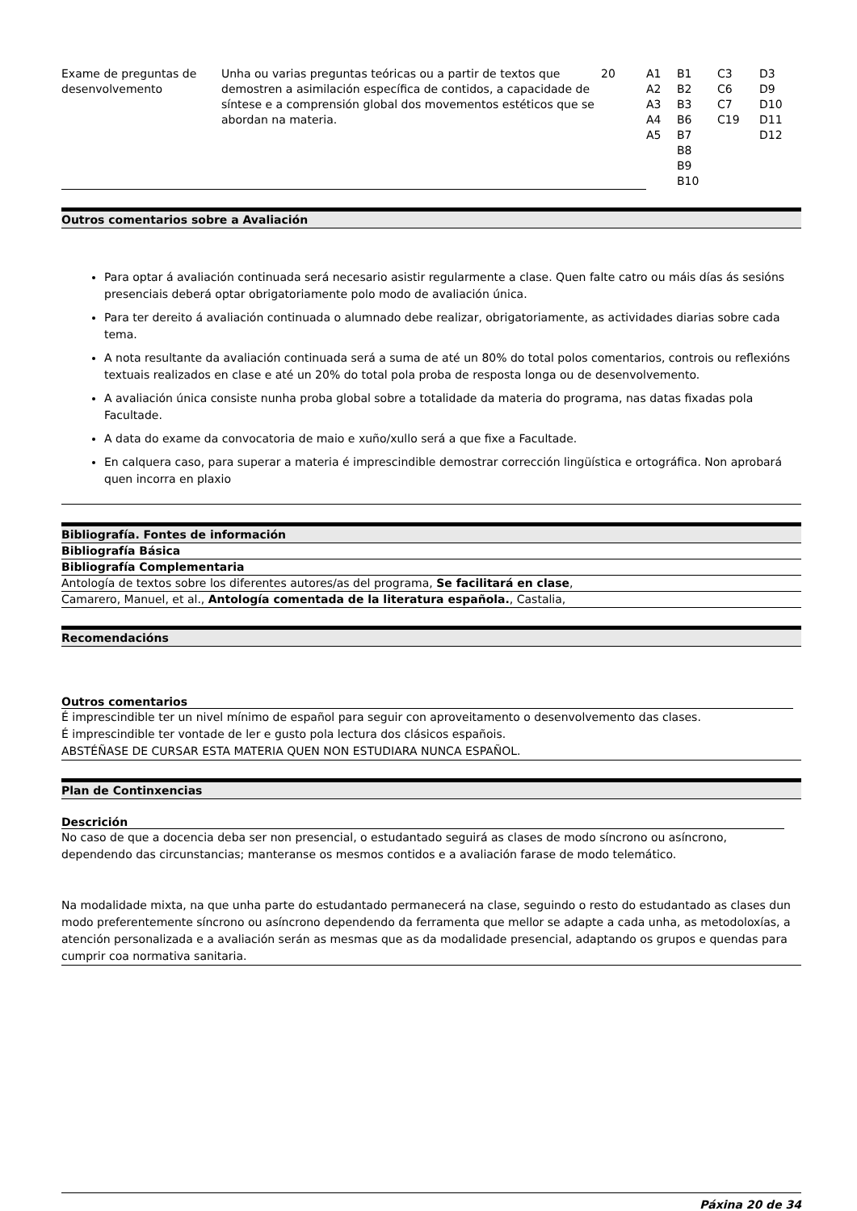| Exame de preguntas de desenvolvemento | Unha ou varias preguntas teóricas ou a partir de textos que demostren a asimilación específica de contidos, a capacidade de síntese e a comprensión global dos movementos estéticos que se abordan na materia. | 20 | A1 A2 A3 A4 A5 | B1 B2 B3 B6 B7 B8 B9 B10 | C3 C6 C7 C19 | D3 D9 D10 D11 D12 |
Outros comentarios sobre a Avaliación
Para optar á avaliación continuada será necesario asistir regularmente a clase. Quen falte catro ou máis días ás sesións presenciais deberá optar obrigatoriamente polo modo de avaliación única.
Para ter dereito á avaliación continuada o alumnado debe realizar, obrigatoriamente, as actividades diarias sobre cada tema.
A nota resultante da avaliación continuada será a suma de até un 80% do total polos comentarios, controis ou reflexións textuais realizados en clase e até un 20% do total pola proba de resposta longa ou de desenvolvemento.
A avaliación única consiste nunha proba global sobre a totalidade da materia do programa, nas datas fixadas pola Facultade.
A data do exame da convocatoria de maio e xuño/xullo será a que fixe a Facultade.
En calquera caso, para superar a materia é imprescindible demostrar corrección lingüística e ortográfica. Non aprobará quen incorra en plaxio
Bibliografía. Fontes de información
Bibliografía Básica
Bibliografía Complementaria
Antología de textos sobre los diferentes autores/as del programa, Se facilitará en clase,
Camarero, Manuel, et al., Antología comentada de la literatura española., Castalia,
Recomendacións
Outros comentarios
É imprescindible ter un nivel mínimo de español para seguir con aproveitamento o desenvolvemento das clases.
É imprescindible ter vontade de ler e gusto pola lectura dos clásicos españois.
ABSTÉÑASE DE CURSAR ESTA MATERIA QUEN NON ESTUDIARA NUNCA ESPAÑOL.
Plan de Continxencias
Descrición
No caso de que a docencia deba ser non presencial, o estudantado seguirá as clases de modo síncrono ou asíncrono, dependendo das circunstancias; manteranse os mesmos contidos e a avaliación farase de modo telemático.
Na modalidade mixta, na que unha parte do estudantado permanecerá na clase, seguindo o resto do estudantado as clases dun modo preferentemente síncrono ou asíncrono dependendo da ferramenta que mellor se adapte a cada unha, as metodoloxías, a atención personalizada e a avaliación serán as mesmas que as da modalidade presencial, adaptando os grupos e quendas para cumprir coa normativa sanitaria.
Páxina 20 de 34